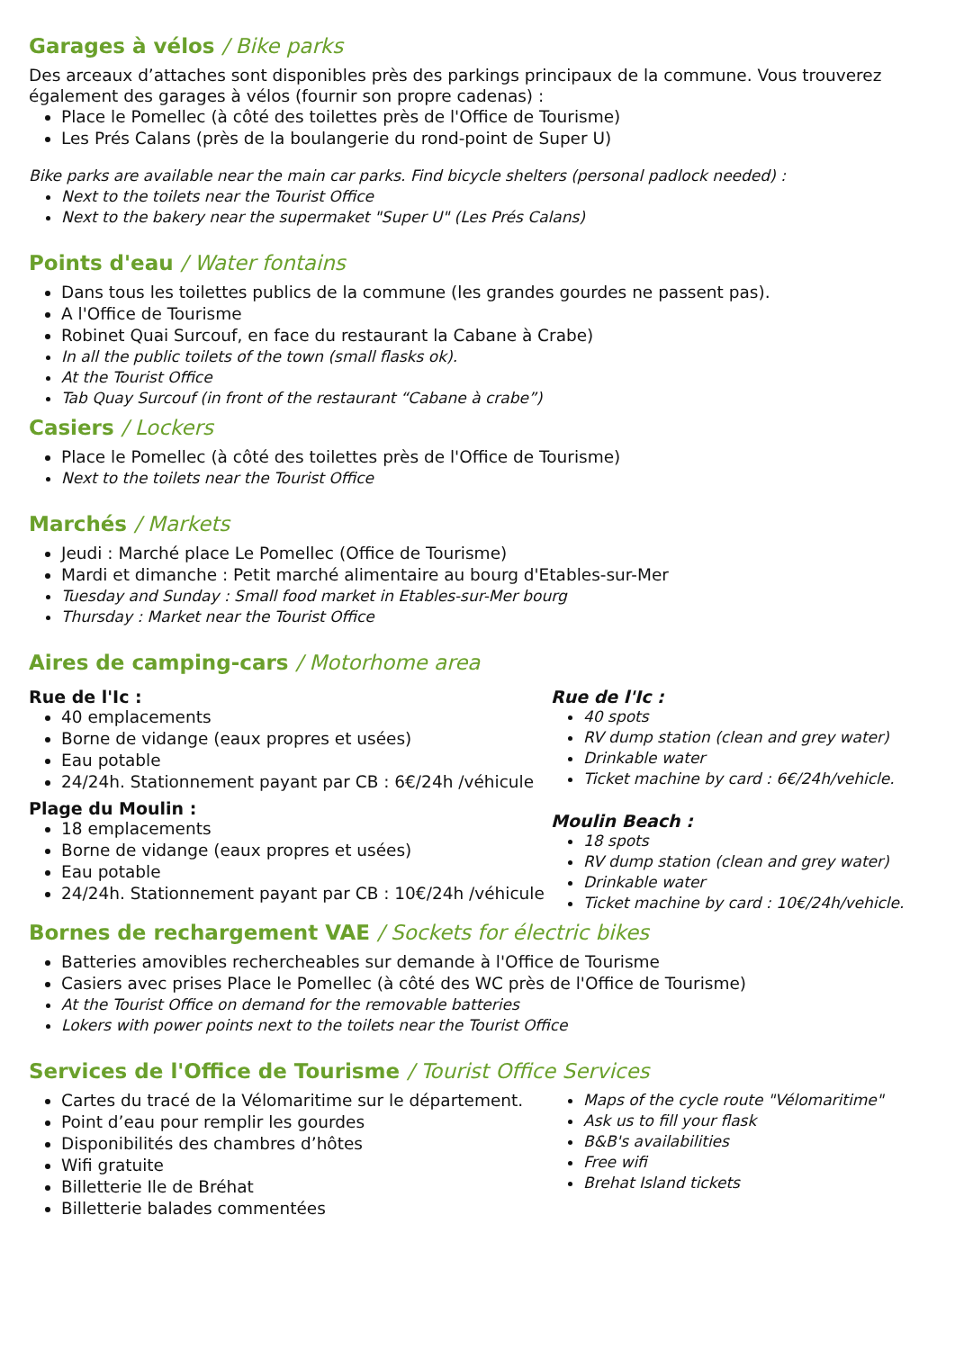Garages à vélos / Bike parks
Des arceaux d’attaches sont disponibles près des parkings principaux de la commune. Vous trouverez également des garages à vélos (fournir son propre cadenas) :
Place le Pomellec (à côté des toilettes près de l'Office de Tourisme)
Les Prés Calans (près de la boulangerie du rond-point de Super U)
Bike parks are available near the main car parks. Find bicycle shelters (personal padlock needed) :
Next to the toilets near the Tourist Office
Next to the bakery near the supermaket "Super U" (Les Prés Calans)
Points d'eau / Water fontains
Dans tous les toilettes publics de la commune (les grandes gourdes ne passent pas).
A l'Office de Tourisme
Robinet Quai Surcouf, en face du restaurant la Cabane à Crabe)
In all the public toilets of the town (small flasks ok).
At the Tourist Office
Tab Quay Surcouf (in front of the restaurant “Cabane à crabe”)
Casiers / Lockers
Place le Pomellec (à côté des toilettes près de l'Office de Tourisme)
Next to the toilets near the Tourist Office
Marchés / Markets
Jeudi : Marché place Le Pomellec (Office de Tourisme)
Mardi et dimanche : Petit marché alimentaire au bourg d'Etables-sur-Mer
Tuesday and Sunday : Small food market in Etables-sur-Mer bourg
Thursday : Market near the Tourist Office
Aires de camping-cars / Motorhome area
Rue de l'Ic :
40 emplacements
Borne de vidange (eaux propres et usées)
Eau potable
24/24h. Stationnement payant par CB : 6€/24h /véhicule
Plage du Moulin :
18 emplacements
Borne de vidange (eaux propres et usées)
Eau potable
24/24h. Stationnement payant par CB : 10€/24h /véhicule
Rue de l'Ic :
40 spots
RV dump station (clean and grey water)
Drinkable water
Ticket machine by card : 6€/24h/vehicle.
Moulin Beach :
18 spots
RV dump station (clean and grey water)
Drinkable water
Ticket machine by card : 10€/24h/vehicle.
Bornes de rechargement VAE / Sockets for électric bikes
Batteries amovibles rechercheables sur demande à l'Office de Tourisme
Casiers avec prises Place le Pomellec (à côté des WC près de l'Office de Tourisme)
At the Tourist Office on demand for the removable batteries
Lokers with power points next to the toilets near the Tourist Office
Services de l'Office de Tourisme / Tourist Office Services
Cartes du tracé de la Vélomaritime sur le département.
Point d’eau pour remplir les gourdes
Disponibilités des chambres d’hôtes
Wifi gratuite
Billetterie Ile de Bréhat
Billetterie balades commentées
Maps of the cycle route "Vélomaritime"
Ask us to fill your flask
B&B's availabilities
Free wifi
Brehat Island tickets